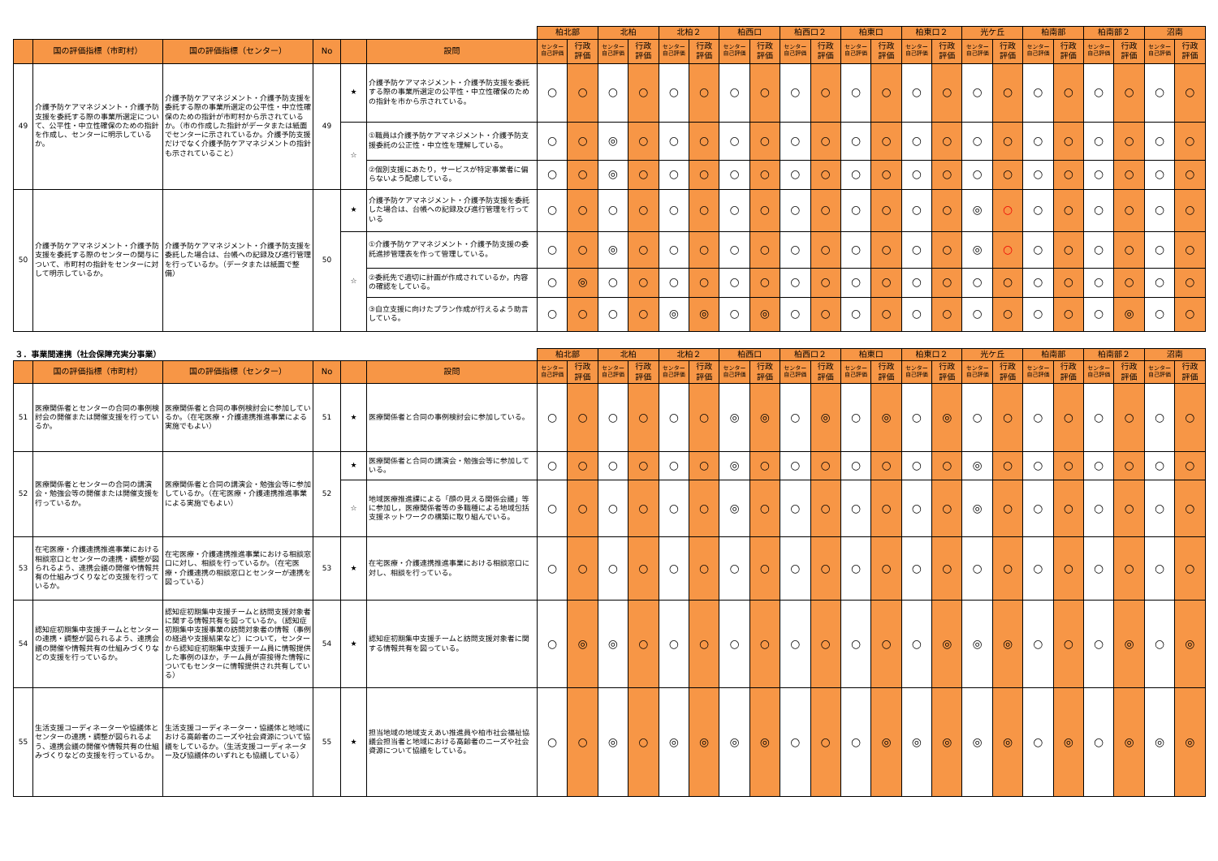| | | | | | | 柏北部 | | 北柏 | | 北柏２ | | 柏西口 | | 柏西口２ | | 柏東口 | | 柏東口２ | | 光ケ丘 | | 柏南部 | | 柏南部２ | | 沼南 | |
| | 国の評価指標（市町村） | 国の評価指標（センター） | No | | 設問 | センター 自己評価 | 行政 評価 | センター 自己評価 | 行政 評価 | センター 自己評価 | 行政 評価 | センター 自己評価 | 行政 評価 | センター 自己評価 | 行政 評価 | センター 自己評価 | 行政 評価 | センター 自己評価 | 行政 評価 | センター 自己評価 | 行政 評価 | センター 自己評価 | 行政 評価 | センター 自己評価 | 行政 評価 | センター 自己評価 | 行政 評価 |
| 49 | 介護予防ケアマネジメント・介護予防支援を委託する際の事業所選定について、公平性・中立性確保のための指針を作成し、センターに明示しているか。 | 介護予防ケアマネジメント・介護予防支援を委託する際の事業所選定の公平性・中立性確保のための指針が市町村から示されているか。（市の作成した指針がデータまたは紙面でセンターに示されているか。介護予防支援だけでなく介護予防ケアマネジメントの指針も示されていること） | 49 | ★ | 介護予防ケアマネジメント・介護予防支援を委託する際の事業所選定の公平性・中立性確保のための指針を市から示されている。 | ○ | ○ | ○ | ○ | ○ | ○ | ○ | ○ | ○ | ○ | ○ | ○ | ○ | ○ | ○ | ○ | ○ | ○ | ○ | ○ | ○ | ○ |
| | | | | ☆ | ①職員は介護予防ケアマネジメント・介護予防支援委託の公正性・中立性を理解している。 | ○ | ○ | ◎ | ○ | ○ | ○ | ○ | ○ | ○ | ○ | ○ | ○ | ○ | ○ | ○ | ○ | ○ | ○ | ○ | ○ | ○ | ○ |
| | | | | | ②個別支援にあたり，サービスが特定事業者に偏らないよう配慮している。 | ○ | ○ | ◎ | ○ | ○ | ○ | ○ | ○ | ○ | ○ | ○ | ○ | ○ | ○ | ○ | ○ | ○ | ○ | ○ | ○ | ○ | ○ |
| 50 | 介護予防ケアマネジメント・介護予防支援を委託する際のセンターの関与について、市町村の指針をセンターに対して明示しているか。 | 介護予防ケアマネジメント・介護予防支援を委託した場合は、台帳への記録及び進行管理を行っているか。（データまたは紙面で整備） | 50 | ★ | 介護予防ケアマネジメント・介護予防支援を委託した場合は、台帳への記録及び進行管理を行っている | ○ | ○ | ○ | ○ | ○ | ○ | ○ | ○ | ○ | ○ | ○ | ○ | ○ | ○ | ◎ | ○ | ○ | ○ | ○ | ○ | ○ | ○ |
| | | | | ☆ | ①介護予防ケアマネジメント・介護予防支援の委託進捗管理表を作って管理している。 | ○ | ○ | ◎ | ○ | ○ | ○ | ○ | ○ | ○ | ○ | ○ | ○ | ○ | ○ | ◎ | ○ | ○ | ○ | ○ | ○ | ○ | ○ |
| | | | | | ②委託先で適切に計画が作成されているか，内容の確認をしている。 | ○ | ◎ | ○ | ○ | ○ | ○ | ○ | ○ | ○ | ○ | ○ | ○ | ○ | ○ | ○ | ○ | ○ | ○ | ○ | ○ | ○ | ○ |
| | | | | | ③自立支援に向けたプラン作成が行えるよう助言している。 | ○ | ○ | ○ | ○ | ◎ | ◎ | ○ | ◎ | ○ | ○ | ○ | ○ | ○ | ○ | ○ | ○ | ○ | ○ | ○ | ◎ | ○ | ○ |
| ３．事業間連携（社会保障充実分事業） | | | | | | 柏北部 | | 北柏 | | 北柏２ | | 柏西口 | | 柏西口２ | | 柏東口 | | 柏東口２ | | 光ケ丘 | | 柏南部 | | 柏南部２ | | 沼南 | |
| | 国の評価指標（市町村） | 国の評価指標（センター） | No | | 設問 | センター 自己評価 | 行政 評価 | センター 自己評価 | 行政 評価 | センター 自己評価 | 行政 評価 | センター 自己評価 | 行政 評価 | センター 自己評価 | 行政 評価 | センター 自己評価 | 行政 評価 | センター 自己評価 | 行政 評価 | センター 自己評価 | 行政 評価 | センター 自己評価 | 行政 評価 | センター 自己評価 | 行政 評価 | センター 自己評価 | 行政 評価 |
| 51 | 医療関係者とセンターの合同の事例検討会の開催または開催支援を行っているか。 | 医療関係者と合同の事例検討会に参加しているか。（在宅医療・介護連携推進事業による実施でもよい） | 51 | ★ | 医療関係者と合同の事例検討会に参加している。 | ○ | ○ | ○ | ○ | ○ | ○ | ◎ | ◎ | ○ | ◎ | ○ | ◎ | ○ | ◎ | ○ | ○ | ○ | ○ | ○ | ○ | ○ | ○ |
| 52 | 医療関係者とセンターの合同の講演会・勉強会等の開催または開催支援を行っているか。 | 医療関係者と合同の講演会・勉強会等に参加しているか。（在宅医療・介護連携推進事業による実施でもよい） | 52 | ★ | 医療関係者と合同の講演会・勉強会等に参加している。 | ○ | ○ | ○ | ○ | ○ | ○ | ◎ | ○ | ○ | ○ | ○ | ○ | ○ | ○ | ◎ | ○ | ○ | ○ | ○ | ○ | ○ | ○ |
| | | | | ☆ | 地域医療推進課による「顔の見える関係会議」等に参加し，医療関係者等の多職種による地域包括支援ネットワークの構築に取り組んでいる。 | ○ | ○ | ○ | ○ | ○ | ○ | ◎ | ○ | ○ | ○ | ○ | ○ | ○ | ○ | ◎ | ○ | ○ | ○ | ○ | ○ | ○ | ○ |
| 53 | 在宅医療・介護連携推進事業における相談窓口とセンターの連携・調整が図られるよう、連携会議の開催や情報共有の仕組みづくりなどの支援を行っているか。 | 在宅医療・介護連携推進事業における相談窓口に対し、相談を行っているか。（在宅医療・介護連携の相談窓口とセンターが連携を図っている） | 53 | ★ | 在宅医療・介護連携推進事業における相談窓口に対し、相談を行っている。 | ○ | ○ | ○ | ○ | ○ | ○ | ○ | ○ | ○ | ○ | ○ | ○ | ○ | ○ | ○ | ○ | ○ | ○ | ○ | ○ | ○ | ○ |
| 54 | 認知症初期集中支援チームとセンターの連携・調整が図られるよう、連携会議の開催や情報共有の仕組みづくりなどの支援を行っているか。 | 認知症初期集中支援チームと訪問支援対象者に関する情報共有を図っているか。（認知症初期集中支援事業の訪問対象者の情報（事例の経過や支援結果など）について，センターから認知症初期集中支援チーム員に情報提供した事例のほか，チーム員が直接得た情報についてもセンターに情報提供され共有している） | 54 | ★ | 認知症初期集中支援チームと訪問支援対象者に関する情報共有を図っている。 | ○ | ◎ | ◎ | ○ | ○ | ○ | ○ | ○ | ○ | ○ | ○ | ○ | ○ | ◎ | ◎ | ◎ | ○ | ○ | ○ | ◎ | ○ | ◎ |
| 55 | 生活支援コーディネーターや協議体とセンターの連携・調整が図られるよう、連携会議の開催や情報共有の仕組みづくりなどの支援を行っているか。 | 生活支援コーディネーター・協議体と地域における高齢者のニーズや社会資源について協議をしているか。（生活支援コーディネーター及び協議体のいずれとも協議している） | 55 | ★ | 担当地域の地域支えあい推進員や柏市社会福祉協議会担当者と地域における高齢者のニーズや社会資源について協議をしている。 | ○ | ○ | ◎ | ○ | ◎ | ◎ | ◎ | ◎ | ○ | ○ | ○ | ◎ | ◎ | ◎ | ◎ | ◎ | ○ | ◎ | ○ | ◎ | ◎ | ◎ |